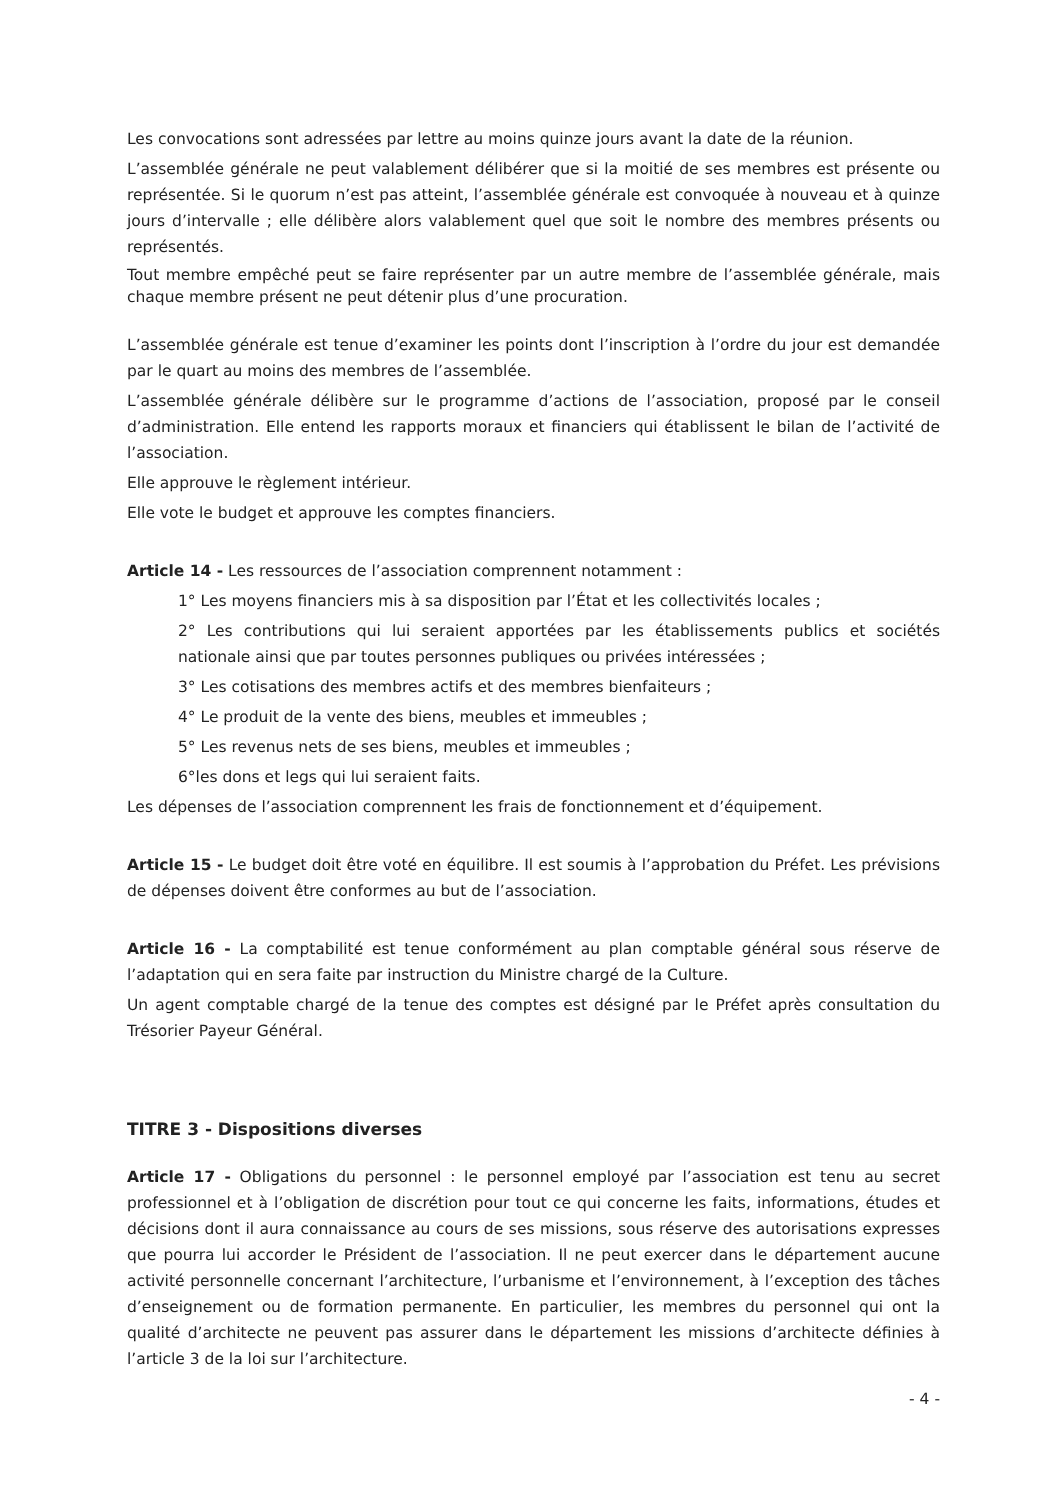Les convocations sont adressées par lettre au moins quinze jours avant la date de la réunion.
L’assemblée générale ne peut valablement délibérer que si la moitié de ses membres est présente ou représentée. Si le quorum n’est pas atteint, l’assemblée générale est convoquée à nouveau et à quinze jours d’intervalle ; elle délibère alors valablement quel que soit le nombre des membres présents ou représentés.
Tout membre empêché peut se faire représenter par un autre membre de l’assemblée générale, mais chaque membre présent ne peut détenir plus d’une procuration.
L’assemblée générale est tenue d’examiner les points dont l’inscription à l’ordre du jour est demandée par le quart au moins des membres de l’assemblée.
L’assemblée générale délibère sur le programme d’actions de l’association, proposé par le conseil d’administration. Elle entend les rapports moraux et financiers qui établissent le bilan de l’activité de l’association.
Elle approuve le règlement intérieur.
Elle vote le budget et approuve les comptes financiers.
Article 14 - Les ressources de l’association comprennent notamment :
1° Les moyens financiers mis à sa disposition par l’État et les collectivités locales ;
2° Les contributions qui lui seraient apportées par les établissements publics et sociétés nationale ainsi que par toutes personnes publiques ou privées intéressées ;
3° Les cotisations des membres actifs et des membres bienfaiteurs ;
4° Le produit de la vente des biens, meubles et immeubles ;
5° Les revenus nets de ses biens, meubles et immeubles ;
6°les dons et legs qui lui seraient faits.
Les dépenses de l’association comprennent les frais de fonctionnement et d’équipement.
Article 15 - Le budget doit être voté en équilibre. Il est soumis à l’approbation du Préfet. Les prévisions de dépenses doivent être conformes au but de l’association.
Article 16 - La comptabilité est tenue conformément au plan comptable général sous réserve de l’adaptation qui en sera faite par instruction du Ministre chargé de la Culture.
Un agent comptable chargé de la tenue des comptes est désigné par le Préfet après consultation du Trésorier Payeur Général.
TITRE 3 - Dispositions diverses
Article 17 - Obligations du personnel : le personnel employé par l’association est tenu au secret professionnel et à l’obligation de discrétion pour tout ce qui concerne les faits, informations, études et décisions dont il aura connaissance au cours de ses missions, sous réserve des autorisations expresses que pourra lui accorder le Président de l’association. Il ne peut exercer dans le département aucune activité personnelle concernant l’architecture, l’urbanisme et l’environnement, à l’exception des tâches d’enseignement ou de formation permanente. En particulier, les membres du personnel qui ont la qualité d’architecte ne peuvent pas assurer dans le département les missions d’architecte définies à l’article 3 de la loi sur l’architecture.
- 4 -